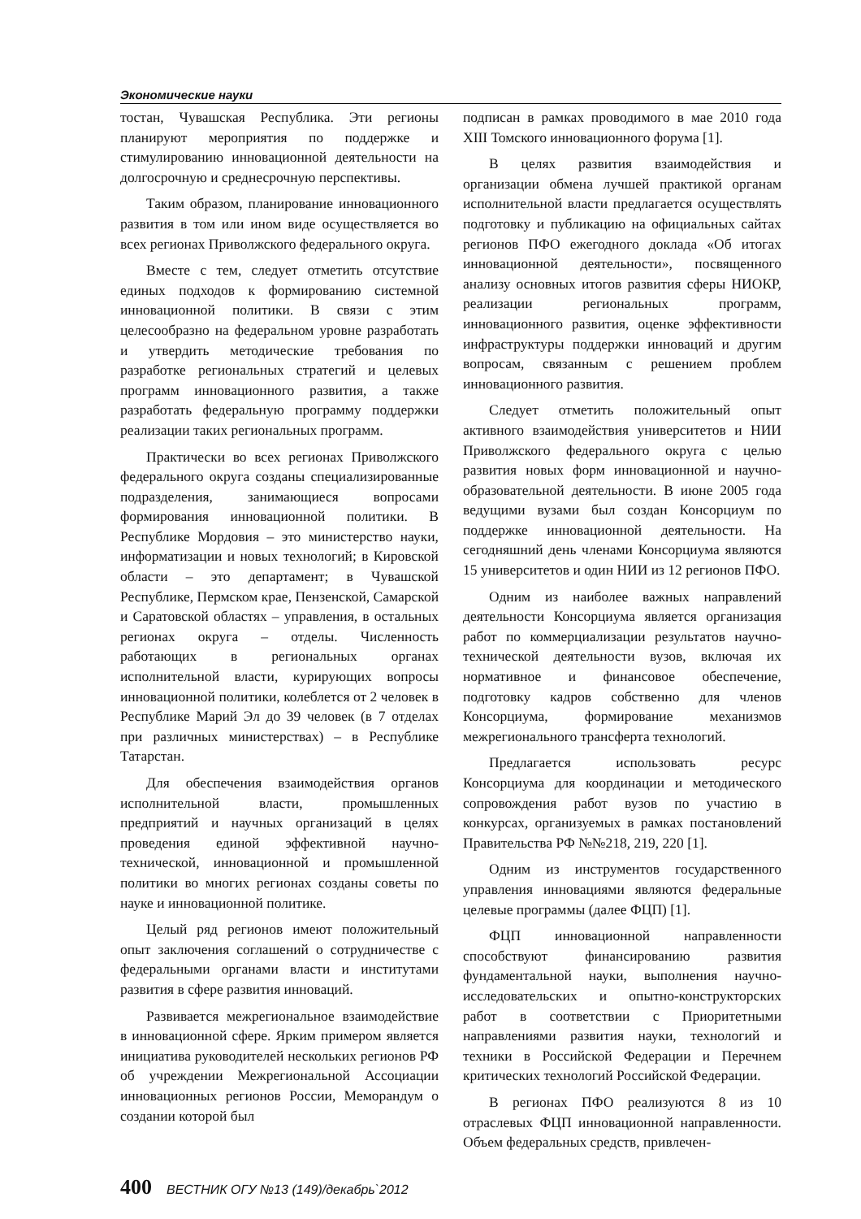Экономические науки
тостан, Чувашская Республика. Эти регионы планируют мероприятия по поддержке и стимулированию инновационной деятельности на долгосрочную и среднесрочную перспективы.
Таким образом, планирование инновационного развития в том или ином виде осуществляется во всех регионах Приволжского федерального округа.
Вместе с тем, следует отметить отсутствие единых подходов к формированию системной инновационной политики. В связи с этим целесообразно на федеральном уровне разработать и утвердить методические требования по разработке региональных стратегий и целевых программ инновационного развития, а также разработать федеральную программу поддержки реализации таких региональных программ.
Практически во всех регионах Приволжского федерального округа созданы специализированные подразделения, занимающиеся вопросами формирования инновационной политики. В Республике Мордовия – это министерство науки, информатизации и новых технологий; в Кировской области – это департамент; в Чувашской Республике, Пермском крае, Пензенской, Самарской и Саратовской областях – управления, в остальных регионах округа – отделы. Численность работающих в региональных органах исполнительной власти, курирующих вопросы инновационной политики, колеблется от 2 человек в Республике Марий Эл до 39 человек (в 7 отделах при различных министерствах) – в Республике Татарстан.
Для обеспечения взаимодействия органов исполнительной власти, промышленных предприятий и научных организаций в целях проведения единой эффективной научно-технической, инновационной и промышленной политики во многих регионах созданы советы по науке и инновационной политике.
Целый ряд регионов имеют положительный опыт заключения соглашений о сотрудничестве с федеральными органами власти и институтами развития в сфере развития инноваций.
Развивается межрегиональное взаимодействие в инновационной сфере. Ярким примером является инициатива руководителей нескольких регионов РФ об учреждении Межрегиональной Ассоциации инновационных регионов России, Меморандум о создании которой был
подписан в рамках проводимого в мае 2010 года XIII Томского инновационного форума [1].
В целях развития взаимодействия и организации обмена лучшей практикой органам исполнительной власти предлагается осуществлять подготовку и публикацию на официальных сайтах регионов ПФО ежегодного доклада «Об итогах инновационной деятельности», посвященного анализу основных итогов развития сферы НИОКР, реализации региональных программ, инновационного развития, оценке эффективности инфраструктуры поддержки инноваций и другим вопросам, связанным с решением проблем инновационного развития.
Следует отметить положительный опыт активного взаимодействия университетов и НИИ Приволжского федерального округа с целью развития новых форм инновационной и научно-образовательной деятельности. В июне 2005 года ведущими вузами был создан Консорциум по поддержке инновационной деятельности. На сегодняшний день членами Консорциума являются 15 университетов и один НИИ из 12 регионов ПФО.
Одним из наиболее важных направлений деятельности Консорциума является организация работ по коммерциализации результатов научно-технической деятельности вузов, включая их нормативное и финансовое обеспечение, подготовку кадров собственно для членов Консорциума, формирование механизмов межрегионального трансферта технологий.
Предлагается использовать ресурс Консорциума для координации и методического сопровождения работ вузов по участию в конкурсах, организуемых в рамках постановлений Правительства РФ №№218, 219, 220 [1].
Одним из инструментов государственного управления инновациями являются федеральные целевые программы (далее ФЦП) [1].
ФЦП инновационной направленности способствуют финансированию развития фундаментальной науки, выполнения научно-исследовательских и опытно-конструкторских работ в соответствии с Приоритетными направлениями развития науки, технологий и техники в Российской Федерации и Перечнем критических технологий Российской Федерации.
В регионах ПФО реализуются 8 из 10 отраслевых ФЦП инновационной направленности. Объем федеральных средств, привлечен-
400 ВЕСТНИК ОГУ №13 (149)/декабрь`2012